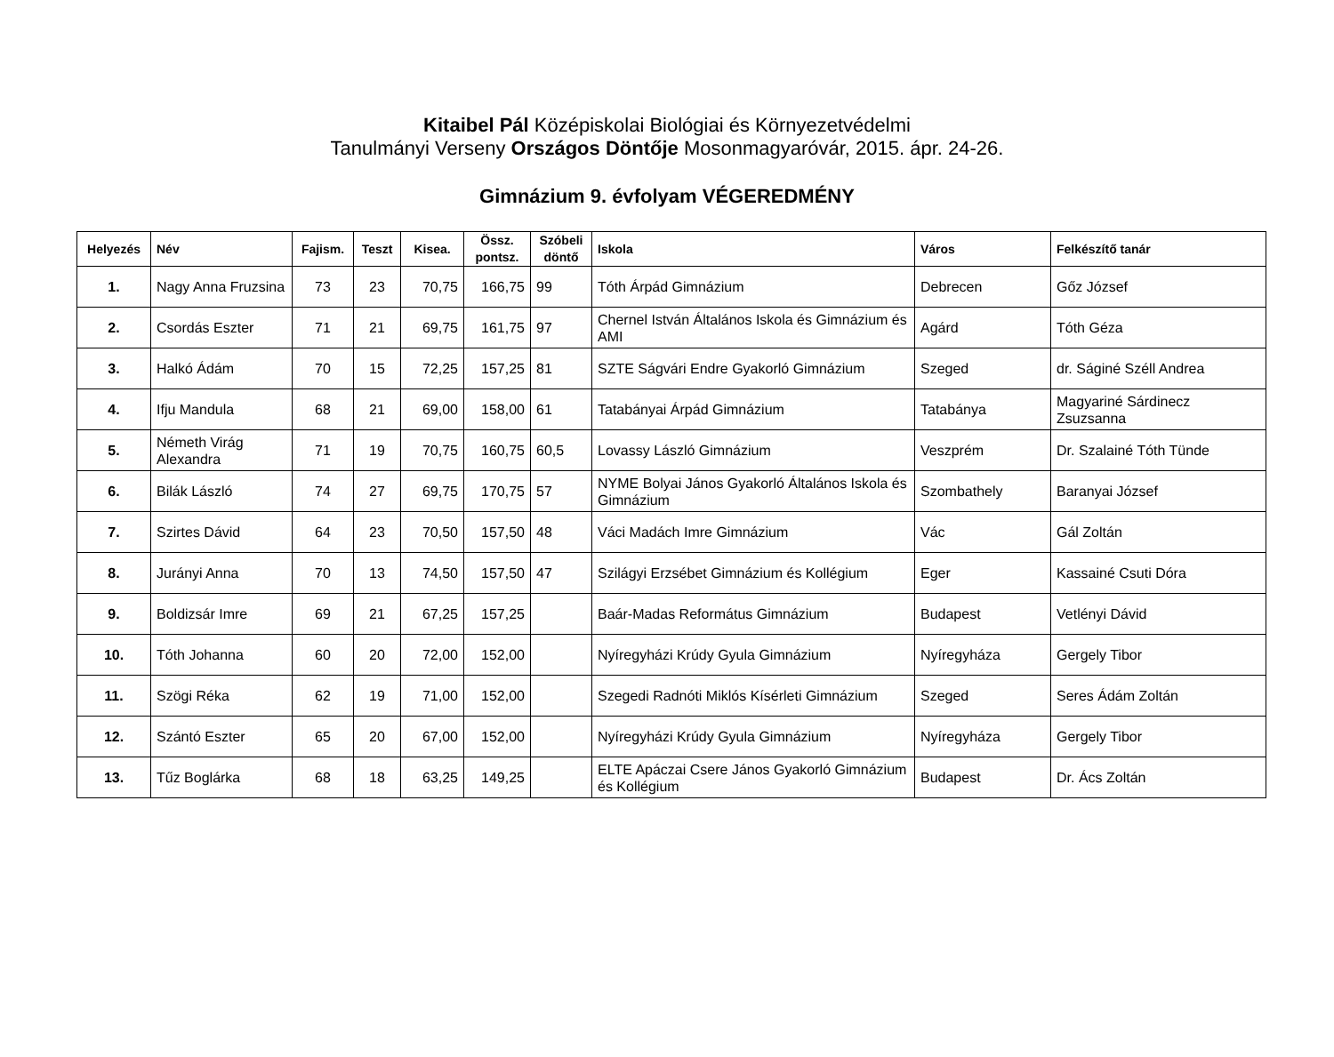Kitaibel Pál Középiskolai Biológiai és Környezetvédelmi
Tanulmányi Verseny Országos Döntője Mosonmagyaróvár, 2015. ápr. 24-26.
Gimnázium 9. évfolyam VÉGEREDMÉNY
| Helyezés | Név | Fajism. | Teszt | Kisea. | Össz. pontsz. | Szóbeli döntő | Iskola | Város | Felkészítő tanár |
| --- | --- | --- | --- | --- | --- | --- | --- | --- | --- |
| 1. | Nagy Anna Fruzsina | 73 | 23 | 70,75 | 166,75 | 99 | Tóth Árpád Gimnázium | Debrecen | Gőz József |
| 2. | Csordás Eszter | 71 | 21 | 69,75 | 161,75 | 97 | Chernel István Általános Iskola és Gimnázium és AMI | Agárd | Tóth Géza |
| 3. | Halkó Ádám | 70 | 15 | 72,25 | 157,25 | 81 | SZTE Ságvári Endre Gyakorló Gimnázium | Szeged | dr. Ságiné Széll Andrea |
| 4. | Ifju Mandula | 68 | 21 | 69,00 | 158,00 | 61 | Tatabányai Árpád Gimnázium | Tatabánya | Magyariné Sárdinecz Zsuzsanna |
| 5. | Németh Virág Alexandra | 71 | 19 | 70,75 | 160,75 | 60,5 | Lovassy László Gimnázium | Veszprém | Dr. Szalainé Tóth Tünde |
| 6. | Bilák László | 74 | 27 | 69,75 | 170,75 | 57 | NYME Bolyai János Gyakorló Általános Iskola és Gimnázium | Szombathely | Baranyai József |
| 7. | Szirtes Dávid | 64 | 23 | 70,50 | 157,50 | 48 | Váci Madách Imre Gimnázium | Vác | Gál Zoltán |
| 8. | Jurányi Anna | 70 | 13 | 74,50 | 157,50 | 47 | Szilágyi Erzsébet Gimnázium és Kollégium | Eger | Kassainé Csuti Dóra |
| 9. | Boldizsár Imre | 69 | 21 | 67,25 | 157,25 | | Baár-Madas Református Gimnázium | Budapest | Vetlényi Dávid |
| 10. | Tóth Johanna | 60 | 20 | 72,00 | 152,00 | | Nyíregyházi Krúdy Gyula Gimnázium | Nyíregyháza | Gergely Tibor |
| 11. | Szögi Réka | 62 | 19 | 71,00 | 152,00 | | Szegedi Radnóti Miklós Kísérleti Gimnázium | Szeged | Seres Ádám Zoltán |
| 12. | Szántó Eszter | 65 | 20 | 67,00 | 152,00 | | Nyíregyházi Krúdy Gyula Gimnázium | Nyíregyháza | Gergely Tibor |
| 13. | Tűz Boglárka | 68 | 18 | 63,25 | 149,25 | | ELTE Apáczai Csere János Gyakorló Gimnázium és Kollégium | Budapest | Dr. Ács Zoltán |